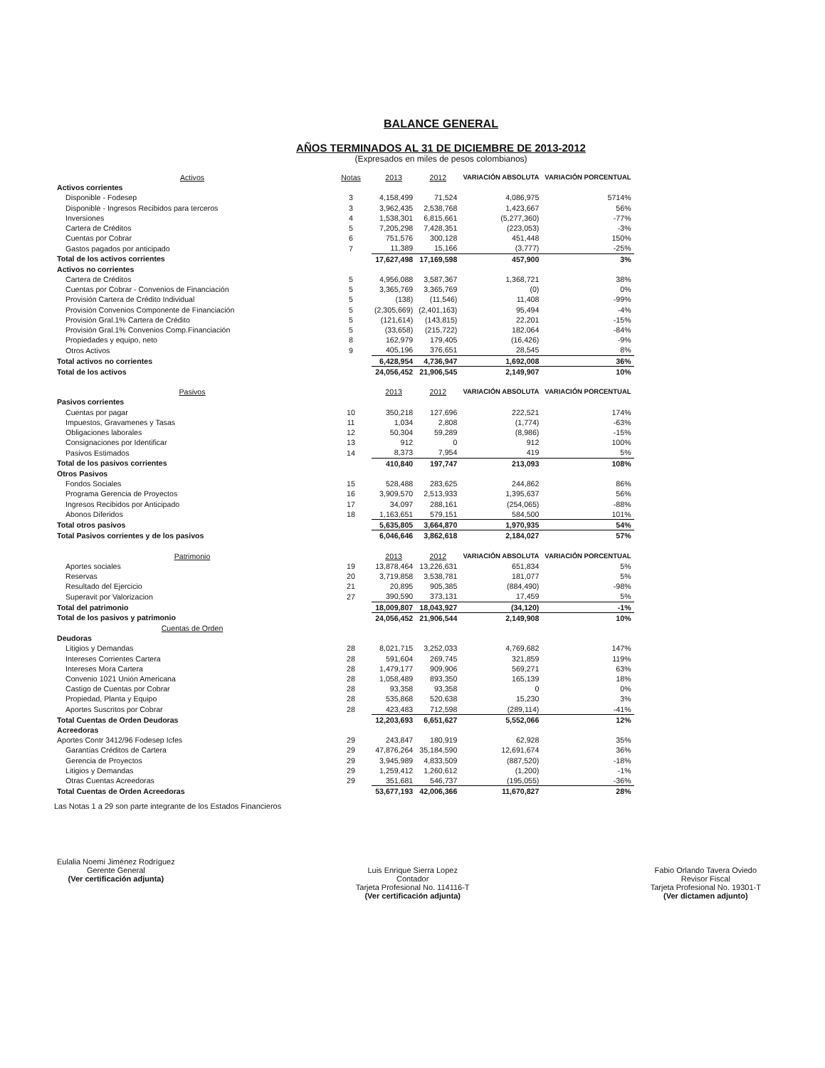BALANCE GENERAL
AÑOS TERMINADOS AL 31 DE DICIEMBRE DE 2013-2012
(Expresados en miles de pesos colombianos)
| Activos | Notas | 2013 | 2012 | VARIACIÓN ABSOLUTA | VARIACIÓN PORCENTUAL |
| --- | --- | --- | --- | --- | --- |
| Activos corrientes | | | | | |
| Disponible - Fodesep | 3 | 4,158,499 | 71,524 | 4,086,975 | 5714% |
| Disponible - Ingresos Recibidos para terceros | 3 | 3,962,435 | 2,538,768 | 1,423,667 | 56% |
| Inversiones | 4 | 1,538,301 | 6,815,661 | (5,277,360) | -77% |
| Cartera de Créditos | 5 | 7,205,298 | 7,428,351 | (223,053) | -3% |
| Cuentas por Cobrar | 6 | 751,576 | 300,128 | 451,448 | 150% |
| Gastos pagados por anticipado | 7 | 11,389 | 15,166 | (3,777) | -25% |
| Total de los activos corrientes | | 17,627,498 | 17,169,598 | 457,900 | 3% |
| Activos no corrientes | | | | | |
| Cartera de Créditos | 5 | 4,956,088 | 3,587,367 | 1,368,721 | 38% |
| Cuentas por Cobrar - Convenios de Financiación | 5 | 3,365,769 | 3,365,769 | (0) | 0% |
| Provisión Cartera de Crédito Individual | 5 | (138) | (11,546) | 11,408 | -99% |
| Provisión Convenios Componente de Financiación | 5 | (2,305,669) | (2,401,163) | 95,494 | -4% |
| Provisión Gral.1% Cartera de Crédito | 5 | (121,614) | (143,815) | 22,201 | -15% |
| Provisión Gral.1% Convenios Comp.Financiación | 5 | (33,658) | (215,722) | 182,064 | -84% |
| Propiedades y equipo, neto | 8 | 162,979 | 179,405 | (16,426) | -9% |
| Otros Activos | 9 | 405,196 | 376,651 | 28,545 | 8% |
| Total activos no corrientes | | 6,428,954 | 4,736,947 | 1,692,008 | 36% |
| Total de los activos | | 24,056,452 | 21,906,545 | 2,149,907 | 10% |
| Pasivos | | 2013 | 2012 | VARIACIÓN ABSOLUTA | VARIACIÓN PORCENTUAL |
| Pasivos corrientes | | | | | |
| Cuentas por pagar | 10 | 350,218 | 127,696 | 222,521 | 174% |
| Impuestos, Gravamenes y Tasas | 11 | 1,034 | 2,808 | (1,774) | -63% |
| Obligaciones laborales | 12 | 50,304 | 59,289 | (8,986) | -15% |
| Consignaciones por Identificar | 13 | 912 | 0 | 912 | 100% |
| Pasivos Estimados | 14 | 8,373 | 7,954 | 419 | 5% |
| Total de los pasivos corrientes | | 410,840 | 197,747 | 213,093 | 108% |
| Otros Pasivos | | | | | |
| Fondos Sociales | 15 | 528,488 | 283,625 | 244,862 | 86% |
| Programa Gerencia de Proyectos | 16 | 3,909,570 | 2,513,933 | 1,395,637 | 56% |
| Ingresos Recibidos por Anticipado | 17 | 34,097 | 288,161 | (254,065) | -88% |
| Abonos Diferidos | 18 | 1,163,651 | 579,151 | 584,500 | 101% |
| Total otros pasivos | | 5,635,805 | 3,664,870 | 1,970,935 | 54% |
| Total Pasivos corrientes y de los pasivos | | 6,046,646 | 3,862,618 | 2,184,027 | 57% |
| Patrimonio | | 2013 | 2012 | VARIACIÓN ABSOLUTA | VARIACIÓN PORCENTUAL |
| Aportes sociales | 19 | 13,878,464 | 13,226,631 | 651,834 | 5% |
| Reservas | 20 | 3,719,858 | 3,538,781 | 181,077 | 5% |
| Resultado del Ejercicio | 21 | 20,895 | 905,385 | (884,490) | -98% |
| Superavit por Valorizacion | 27 | 390,590 | 373,131 | 17,459 | 5% |
| Total del patrimonio | | 18,009,807 | 18,043,927 | (34,120) | -1% |
| Total de los pasivos y patrimonio | | 24,056,452 | 21,906,544 | 2,149,908 | 10% |
| Cuentas de Orden | | | | | |
| Deudoras | | | | | |
| Litigios y Demandas | 28 | 8,021,715 | 3,252,033 | 4,769,682 | 147% |
| Intereses Corrientes Cartera | 28 | 591,604 | 269,745 | 321,859 | 119% |
| Intereses Mora Cartera | 28 | 1,479,177 | 909,906 | 569,271 | 63% |
| Convenio 1021 Unión Americana | 28 | 1,058,489 | 893,350 | 165,139 | 18% |
| Castigo de Cuentas por Cobrar | 28 | 93,358 | 93,358 | 0 | 0% |
| Propiedad, Planta y Equipo | 28 | 535,868 | 520,638 | 15,230 | 3% |
| Aportes Suscritos por Cobrar | 28 | 423,483 | 712,598 | (289,114) | -41% |
| Total Cuentas de Orden Deudoras | | 12,203,693 | 6,651,627 | 5,552,066 | 12% |
| Acreedoras | | | | | |
| Aportes Contr 3412/96 Fodesep Icfes | 29 | 243,847 | 180,919 | 62,928 | 35% |
| Garantías Créditos de Cartera | 29 | 47,876,264 | 35,184,590 | 12,691,674 | 36% |
| Gerencia de Proyectos | 29 | 3,945,989 | 4,833,509 | (887,520) | -18% |
| Litigios y Demandas | 29 | 1,259,412 | 1,260,612 | (1,200) | -1% |
| Otras Cuentas Acreedoras | 29 | 351,681 | 546,737 | (195,055) | -36% |
| Total Cuentas de Orden Acreedoras | | 53,677,193 | 42,006,366 | 11,670,827 | 28% |
Las Notas 1 a 29 son parte integrante de los Estados Financieros
Eulalia Noemi Jiménez Rodríguez
Gerente General
(Ver certificación adjunta)
Luis Enrique Sierra Lopez
Contador
Tarjeta Profesional No. 114116-T
(Ver certificación adjunta)
Fabio Orlando Tavera Oviedo
Revisor Fiscal
Tarjeta Profesional No. 19301-T
(Ver dictamen adjunto)